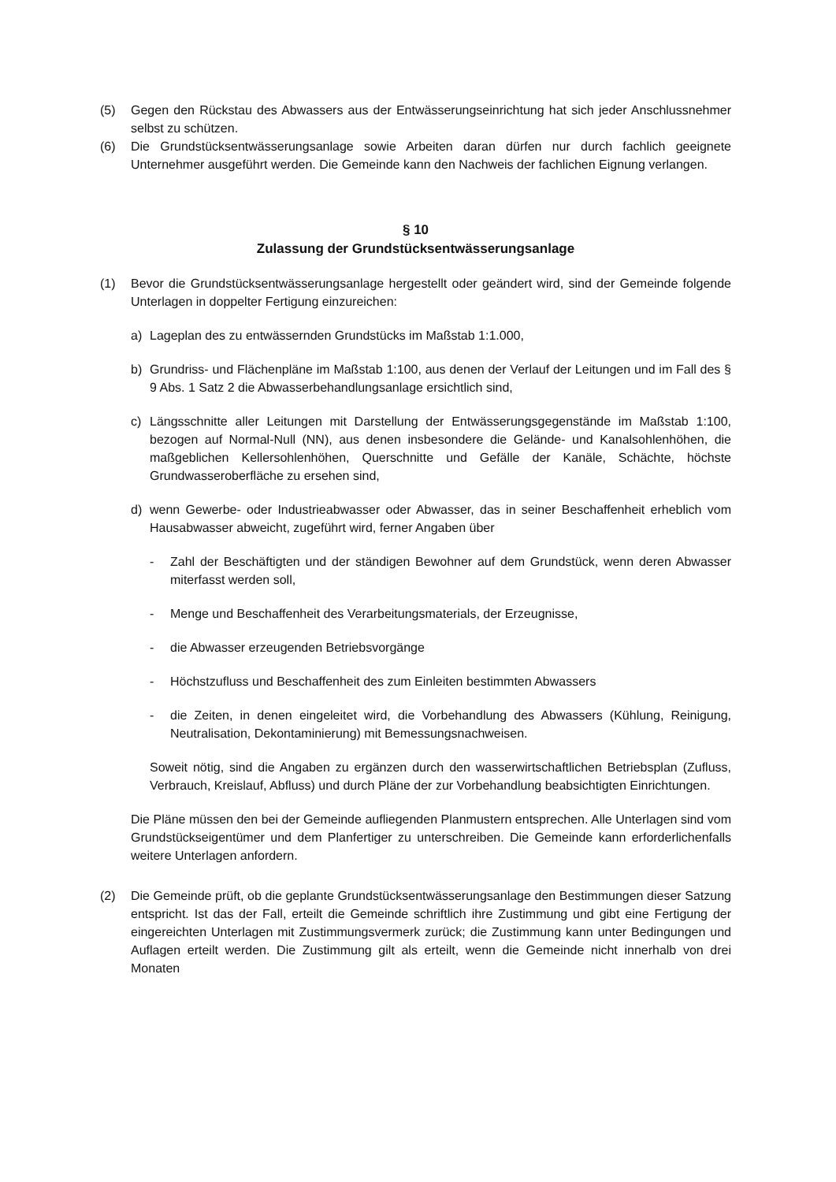(5) Gegen den Rückstau des Abwassers aus der Entwässerungseinrichtung hat sich jeder Anschlussnehmer selbst zu schützen.
(6) Die Grundstücksentwässerungsanlage sowie Arbeiten daran dürfen nur durch fachlich geeignete Unternehmer ausgeführt werden. Die Gemeinde kann den Nachweis der fachlichen Eignung verlangen.
§ 10
Zulassung der Grundstücksentwässerungsanlage
(1) Bevor die Grundstücksentwässerungsanlage hergestellt oder geändert wird, sind der Gemeinde folgende Unterlagen in doppelter Fertigung einzureichen:
a) Lageplan des zu entwässernden Grundstücks im Maßstab 1:1.000,
b) Grundriss- und Flächenpläne im Maßstab 1:100, aus denen der Verlauf der Leitungen und im Fall des § 9 Abs. 1 Satz 2 die Abwasserbehandlungsanlage ersichtlich sind,
c) Längsschnitte aller Leitungen mit Darstellung der Entwässerungsgegenstände im Maßstab 1:100, bezogen auf Normal-Null (NN), aus denen insbesondere die Gelände- und Kanalsohlenhöhen, die maßgeblichen Kellersohlenhöhen, Querschnitte und Gefälle der Kanäle, Schächte, höchste Grundwasseroberfläche zu ersehen sind,
d) wenn Gewerbe- oder Industrieabwasser oder Abwasser, das in seiner Beschaffenheit erheblich vom Hausabwasser abweicht, zugeführt wird, ferner Angaben über
- Zahl der Beschäftigten und der ständigen Bewohner auf dem Grundstück, wenn deren Abwasser miterfasst werden soll,
- Menge und Beschaffenheit des Verarbeitungsmaterials, der Erzeugnisse,
- die Abwasser erzeugenden Betriebsvorgänge
- Höchstzufluss und Beschaffenheit des zum Einleiten bestimmten Abwassers
- die Zeiten, in denen eingeleitet wird, die Vorbehandlung des Abwassers (Kühlung, Reinigung, Neutralisation, Dekontaminierung) mit Bemessungsnachweisen.
Soweit nötig, sind die Angaben zu ergänzen durch den wasserwirtschaftlichen Betriebsplan (Zufluss, Verbrauch, Kreislauf, Abfluss) und durch Pläne der zur Vorbehandlung beabsichtigten Einrichtungen.
Die Pläne müssen den bei der Gemeinde aufliegenden Planmustern entsprechen. Alle Unterlagen sind vom Grundstückseigentümer und dem Planfertiger zu unterschreiben. Die Gemeinde kann erforderlichenfalls weitere Unterlagen anfordern.
(2) Die Gemeinde prüft, ob die geplante Grundstücksentwässerungsanlage den Bestimmungen dieser Satzung entspricht. Ist das der Fall, erteilt die Gemeinde schriftlich ihre Zustimmung und gibt eine Fertigung der eingereichten Unterlagen mit Zustimmungsvermerk zurück; die Zustimmung kann unter Bedingungen und Auflagen erteilt werden. Die Zustimmung gilt als erteilt, wenn die Gemeinde nicht innerhalb von drei Monaten